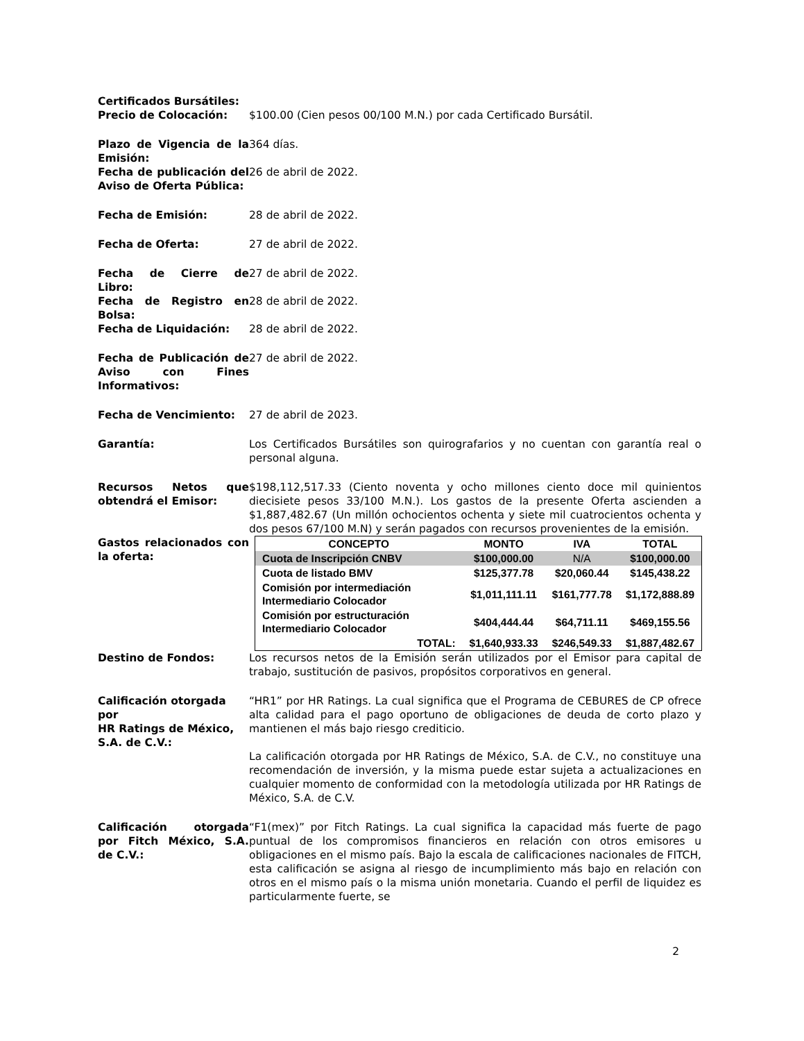Certificados Bursátiles:
Precio de Colocación: $100.00 (Cien pesos 00/100 M.N.) por cada Certificado Bursátil.
Plazo de Vigencia de la Emisión:
364 días.
Fecha de publicación del Aviso de Oferta Pública:
26 de abril de 2022.
Fecha de Emisión: 28 de abril de 2022.
Fecha de Oferta: 27 de abril de 2022.
Fecha de Cierre de Libro:
27 de abril de 2022.
Fecha de Registro en Bolsa:
28 de abril de 2022.
Fecha de Liquidación: 28 de abril de 2022.
Fecha de Publicación de Aviso con Fines Informativos:
27 de abril de 2022.
Fecha de Vencimiento: 27 de abril de 2023.
Garantía: Los Certificados Bursátiles son quirografarios y no cuentan con garantía real o personal alguna.
Recursos Netos que obtendrá el Emisor:
$198,112,517.33 (Ciento noventa y ocho millones ciento doce mil quinientos diecisiete pesos 33/100 M.N.). Los gastos de la presente Oferta ascienden a $1,887,482.67 (Un millón ochocientos ochenta y siete mil cuatrocientos ochenta y dos pesos 67/100 M.N) y serán pagados con recursos provenientes de la emisión.
Gastos relacionados con la oferta:
| CONCEPTO | MONTO | IVA | TOTAL |
| --- | --- | --- | --- |
| Cuota de Inscripción CNBV | $100,000.00 | N/A | $100,000.00 |
| Cuota de listado BMV | $125,377.78 | $20,060.44 | $145,438.22 |
| Comisión por intermediación Intermediario Colocador | $1,011,111.11 | $161,777.78 | $1,172,888.89 |
| Comisión por estructuración Intermediario Colocador | $404,444.44 | $64,711.11 | $469,155.56 |
| TOTAL: | $1,640,933.33 | $246,549.33 | $1,887,482.67 |
Destino de Fondos: Los recursos netos de la Emisión serán utilizados por el Emisor para capital de trabajo, sustitución de pasivos, propósitos corporativos en general.
Calificación otorgada por
HR Ratings de México, S.A. de C.V.:
“HR1” por HR Ratings. La cual significa que el Programa de CEBURES de CP ofrece alta calidad para el pago oportuno de obligaciones de deuda de corto plazo y mantienen el más bajo riesgo crediticio.
La calificación otorgada por HR Ratings de México, S.A. de C.V., no constituye una recomendación de inversión, y la misma puede estar sujeta a actualizaciones en cualquier momento de conformidad con la metodología utilizada por HR Ratings de México, S.A. de C.V.
Calificación otorgada por Fitch México, S.A. de C.V.:
“F1(mex)” por Fitch Ratings. La cual significa la capacidad más fuerte de pago puntual de los compromisos financieros en relación con otros emisores u obligaciones en el mismo país. Bajo la escala de calificaciones nacionales de FITCH, esta calificación se asigna al riesgo de incumplimiento más bajo en relación con otros en el mismo país o la misma unión monetaria. Cuando el perfil de liquidez es particularmente fuerte, se
2